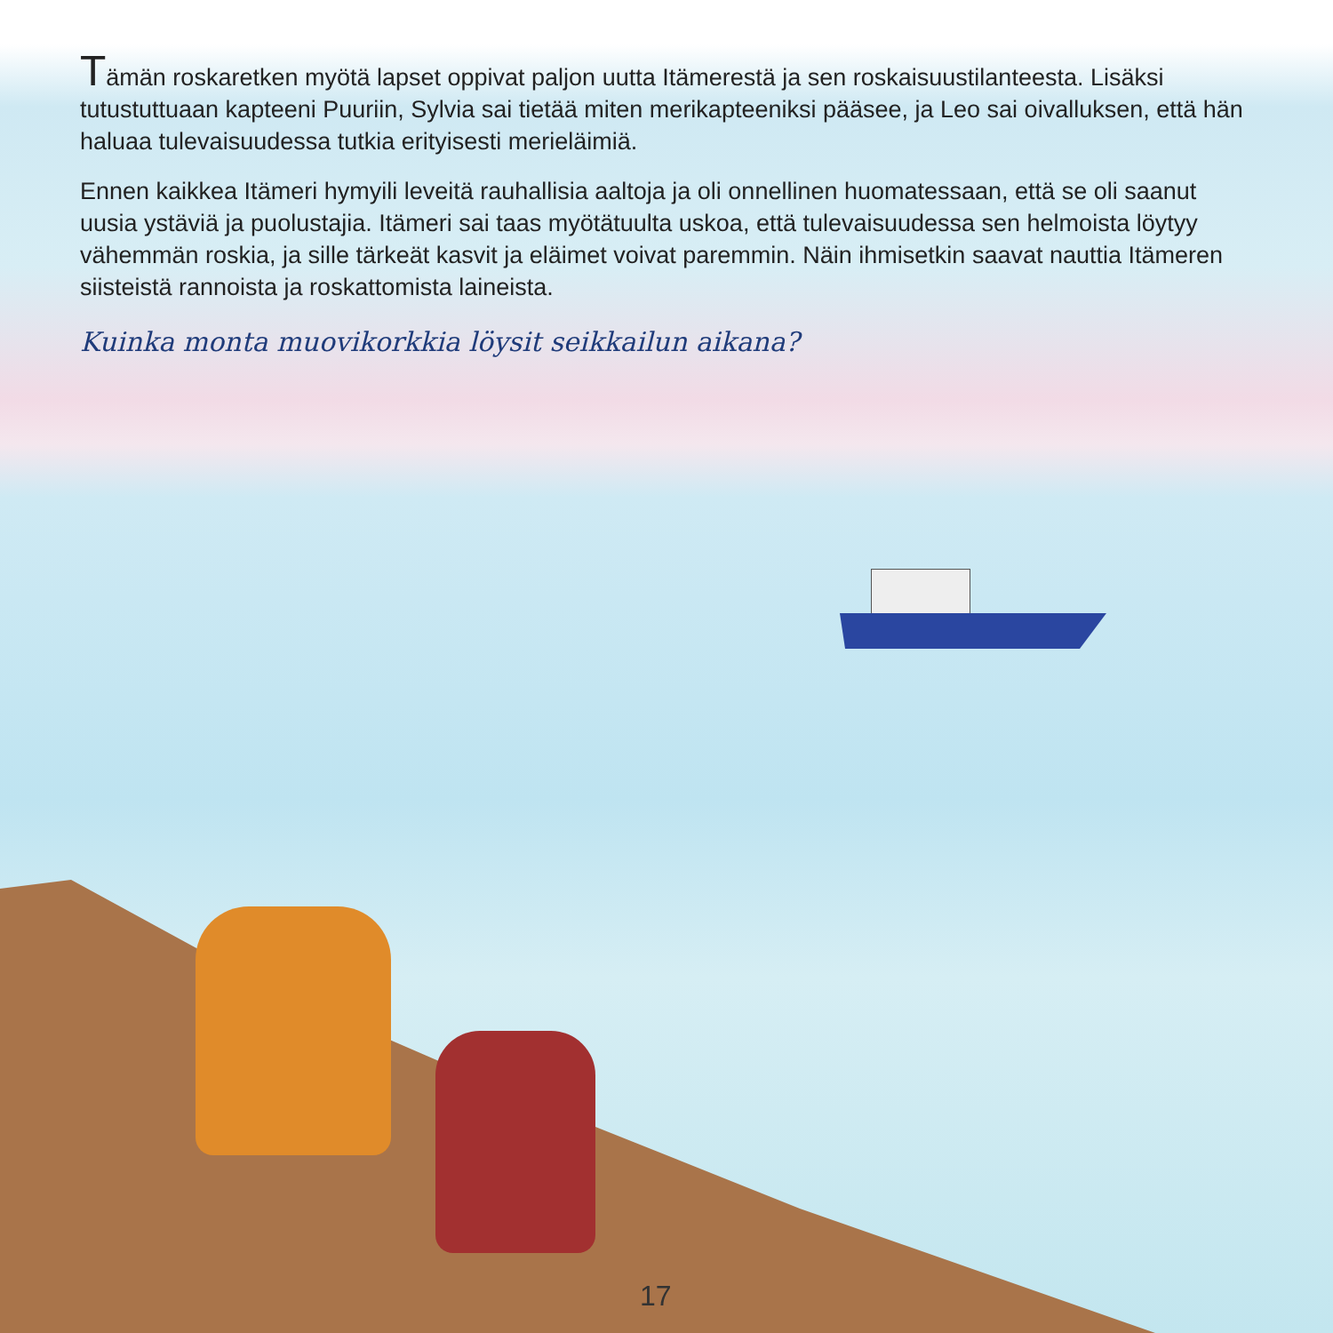Tämän roskaretken myötä lapset oppivat paljon uutta Itämerestä ja sen roskaisuustilanteesta. Lisäksi tutustuttuaan kapteeni Puuriin, Sylvia sai tietää miten merikapteeniksi pääsee, ja Leo sai oivalluksen, että hän haluaa tulevaisuudessa tutkia erityisesti merieläimiä.
Ennen kaikkea Itämeri hymyili leveitä rauhallisia aaltoja ja oli onnellinen huomatessaan, että se oli saanut uusia ystäviä ja puolustajia. Itämeri sai taas myötätuulta uskoa, että tulevaisuudessa sen helmoista löytyy vähemmän roskia, ja sille tärkeät kasvit ja eläimet voivat paremmin. Näin ihmisetkin saavat nauttia Itämeren siisteistä rannoista ja roskattomista laineista.
Kuinka monta muovikorkkia löysit seikkailun aikana?
17